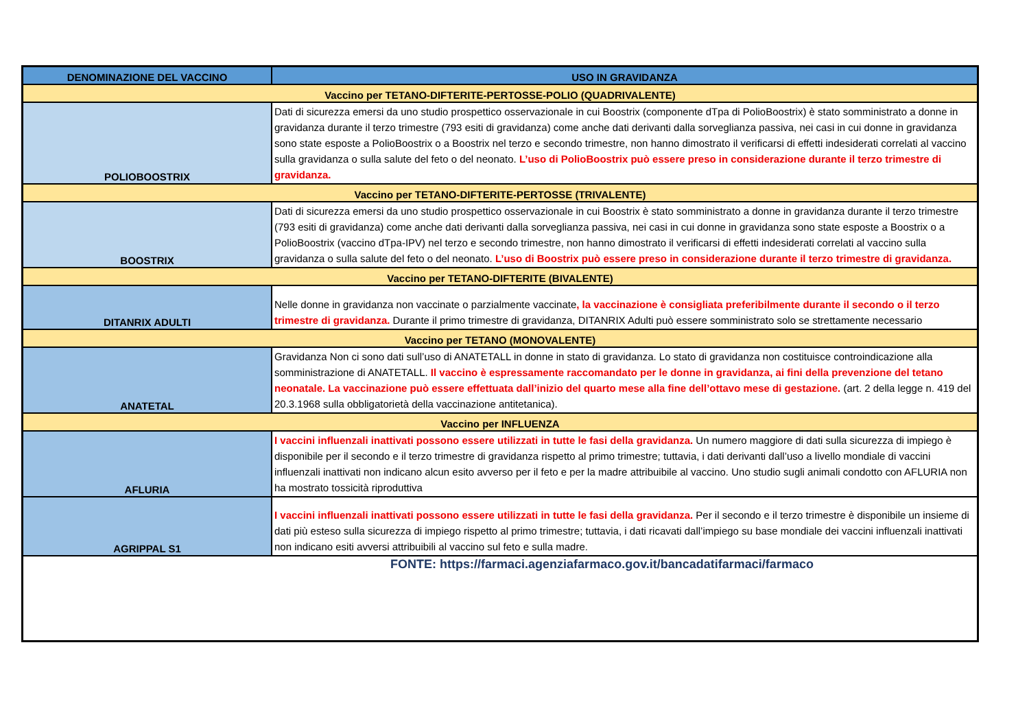| DENOMINAZIONE DEL VACCINO | USO IN GRAVIDANZA |
| --- | --- |
| Vaccino per TETANO-DIFTERITE-PERTOSSE-POLIO (QUADRIVALENTE) | |
| POLIOBOOSTRIX | Dati di sicurezza emersi da uno studio prospettico osservazionale in cui Boostrix (componente dTpa di PolioBoostrix) è stato somministrato a donne in gravidanza durante il terzo trimestre (793 esiti di gravidanza) come anche dati derivanti dalla sorveglianza passiva, nei casi in cui donne in gravidanza sono state esposte a PolioBoostrix o a Boostrix nel terzo e secondo trimestre, non hanno dimostrato il verificarsi di effetti indesiderati correlati al vaccino sulla gravidanza o sulla salute del feto o del neonato. L’uso di PolioBoostrix può essere preso in considerazione durante il terzo trimestre di gravidanza. |
| Vaccino per TETANO-DIFTERITE-PERTOSSE (TRIVALENTE) | |
| BOOSTRIX | Dati di sicurezza emersi da uno studio prospettico osservazionale in cui Boostrix è stato somministrato a donne in gravidanza durante il terzo trimestre (793 esiti di gravidanza) come anche dati derivanti dalla sorveglianza passiva, nei casi in cui donne in gravidanza sono state esposte a Boostrix o a PolioBoostrix (vaccino dTpa-IPV) nel terzo e secondo trimestre, non hanno dimostrato il verificarsi di effetti indesiderati correlati al vaccino sulla gravidanza o sulla salute del feto o del neonato. L’uso di Boostrix può essere preso in considerazione durante il terzo trimestre di gravidanza. |
| Vaccino per TETANO-DIFTERITE (BIVALENTE) | |
| DITANRIX ADULTI | Nelle donne in gravidanza non vaccinate o parzialmente vaccinate , la vaccinazione è consigliata preferibilmente durante il secondo o il terzo trimestre di gravidanza. Durante il primo trimestre di gravidanza, DITANRIX Adulti può essere somministrato solo se strettamente necessario |
| Vaccino per TETANO (MONOVALENTE) | |
| ANATETAL | Gravidanza Non ci sono dati sull’uso di ANATETALL in donne in stato di gravidanza. Lo stato di gravidanza non costituisce controindicazione alla somministrazione di ANATETALL. Il vaccino è espressamente raccomandato per le donne in gravidanza, ai fini della prevenzione del tetano neonatale. La vaccinazione può essere effettuata dall’inizio del quarto mese alla fine dell’ottavo mese di gestazione. (art. 2 della legge n. 419 del 20.3.1968 sulla obbligatorietà della vaccinazione antitetanica). |
| Vaccino per INFLUENZA | |
| AFLURIA | I vaccini influenzali inattivati possono essere utilizzati in tutte le fasi della gravidanza. Un numero maggiore di dati sulla sicurezza di impiego è disponibile per il secondo e il terzo trimestre di gravidanza rispetto al primo trimestre; tuttavia, i dati derivanti dall’uso a livello mondiale di vaccini influenzali inattivati non indicano alcun esito avverso per il feto e per la madre attribuibile al vaccino. Uno studio sugli animali condotto con AFLURIA non ha mostrato tossicità riproduttiva |
| AGRIPPAL S1 | I vaccini influenzali inattivati possono essere utilizzati in tutte le fasi della gravidanza. Per il secondo e il terzo trimestre è disponibile un insieme di dati più esteso sulla sicurezza di impiego rispetto al primo trimestre; tuttavia, i dati ricavati dall’impiego su base mondiale dei vaccini influenzali inattivati non indicano esiti avversi attribuibili al vaccino sul feto e sulla madre. |
| FONTE: https://farmaci.agenziafarmaco.gov.it/bancadatifarmaci/farmaco | |